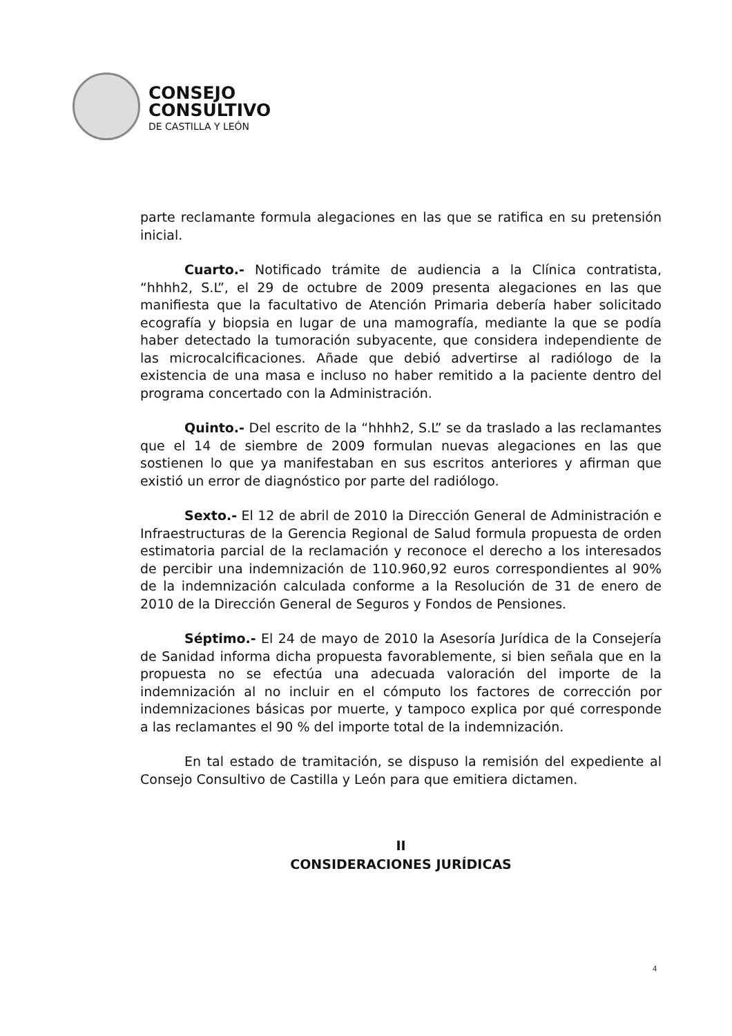CONSEJO
CONSULTIVO
DE CASTILLA Y LEÓN
parte reclamante formula alegaciones en las que se ratifica en su pretensión inicial.
Cuarto.- Notificado trámite de audiencia a la Clínica contratista, “hhhh2, S.L”, el 29 de octubre de 2009 presenta alegaciones en las que manifiesta que la facultativo de Atención Primaria debería haber solicitado ecografía y biopsia en lugar de una mamografía, mediante la que se podía haber detectado la tumoración subyacente, que considera independiente de las microcalcificaciones. Añade que debió advertirse al radiólogo de la existencia de una masa e incluso no haber remitido a la paciente dentro del programa concertado con la Administración.
Quinto.- Del escrito de la “hhhh2, S.L” se da traslado a las reclamantes que el 14 de siembre de 2009 formulan nuevas alegaciones en las que sostienen lo que ya manifestaban en sus escritos anteriores y afirman que existió un error de diagnóstico por parte del radiólogo.
Sexto.- El 12 de abril de 2010 la Dirección General de Administración e Infraestructuras de la Gerencia Regional de Salud formula propuesta de orden estimatoria parcial de la reclamación y reconoce el derecho a los interesados de percibir una indemnización de 110.960,92 euros correspondientes al 90% de la indemnización calculada conforme a la Resolución de 31 de enero de 2010 de la Dirección General de Seguros y Fondos de Pensiones.
Séptimo.- El 24 de mayo de 2010 la Asesoría Jurídica de la Consejería de Sanidad informa dicha propuesta favorablemente, si bien señala que en la propuesta no se efectúa una adecuada valoración del importe de la indemnización al no incluir en el cómputo los factores de corrección por indemnizaciones básicas por muerte, y tampoco explica por qué corresponde a las reclamantes el 90 % del importe total de la indemnización.
En tal estado de tramitación, se dispuso la remisión del expediente al Consejo Consultivo de Castilla y León para que emitiera dictamen.
II
CONSIDERACIONES JURÍDICAS
4